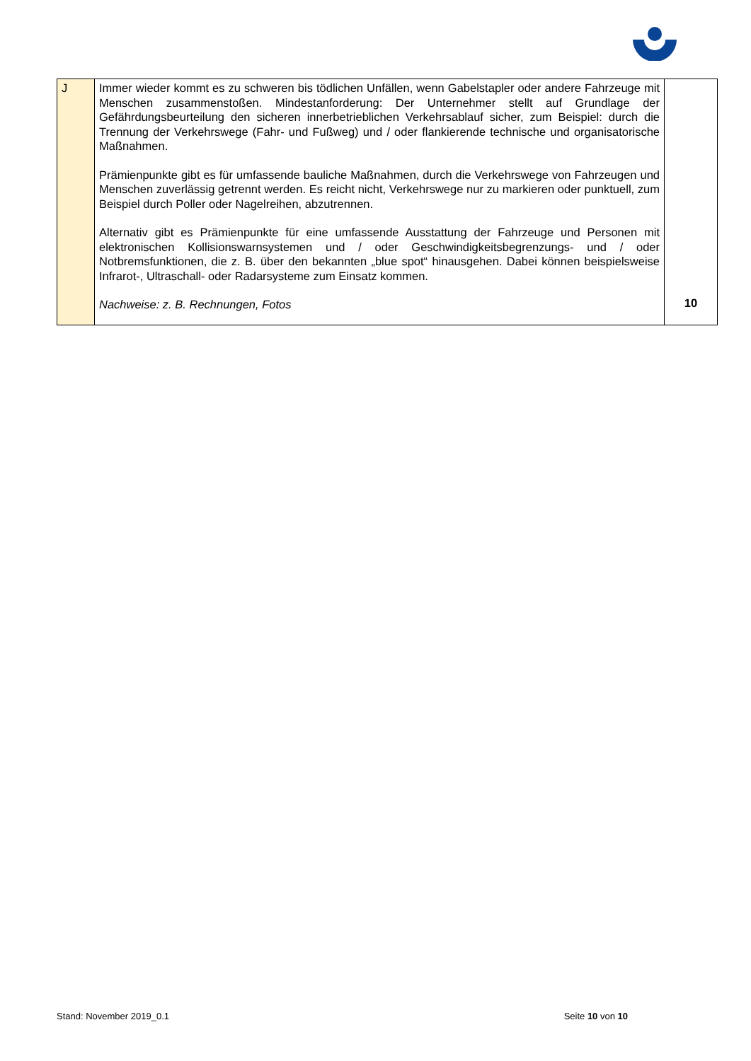| J | Immer wieder kommt es zu schweren bis tödlichen Unfällen, wenn Gabelstapler oder andere Fahrzeuge mit Menschen zusammenstoßen. Mindestanforderung: Der Unternehmer stellt auf Grundlage der Gefährdungsbeurteilung den sicheren innerbetrieblichen Verkehrsablauf sicher, zum Beispiel: durch die Trennung der Verkehrswege (Fahr- und Fußweg) und / oder flankierende technische und organisatorische Maßnahmen. Prämienpunkte gibt es für umfassende bauliche Maßnahmen, durch die Verkehrswege von Fahrzeugen und Menschen zuverlässig getrennt werden. Es reicht nicht, Verkehrswege nur zu markieren oder punktuell, zum Beispiel durch Poller oder Nagelreihen, abzutrennen. Alternativ gibt es Prämienpunkte für eine umfassende Ausstattung der Fahrzeuge und Personen mit elektronischen Kollisionswarnsystemen und / oder Geschwindigkeitsbegrenzungs- und / oder Notbremsfunktionen, die z. B. über den bekannten „blue spot“ hinausgehen. Dabei können beispielsweise Infrarot-, Ultraschall- oder Radarsysteme zum Einsatz kommen. Nachweise: z. B. Rechnungen, Fotos | 10 |
Stand: November 2019_0.1 Seite 10 von 10